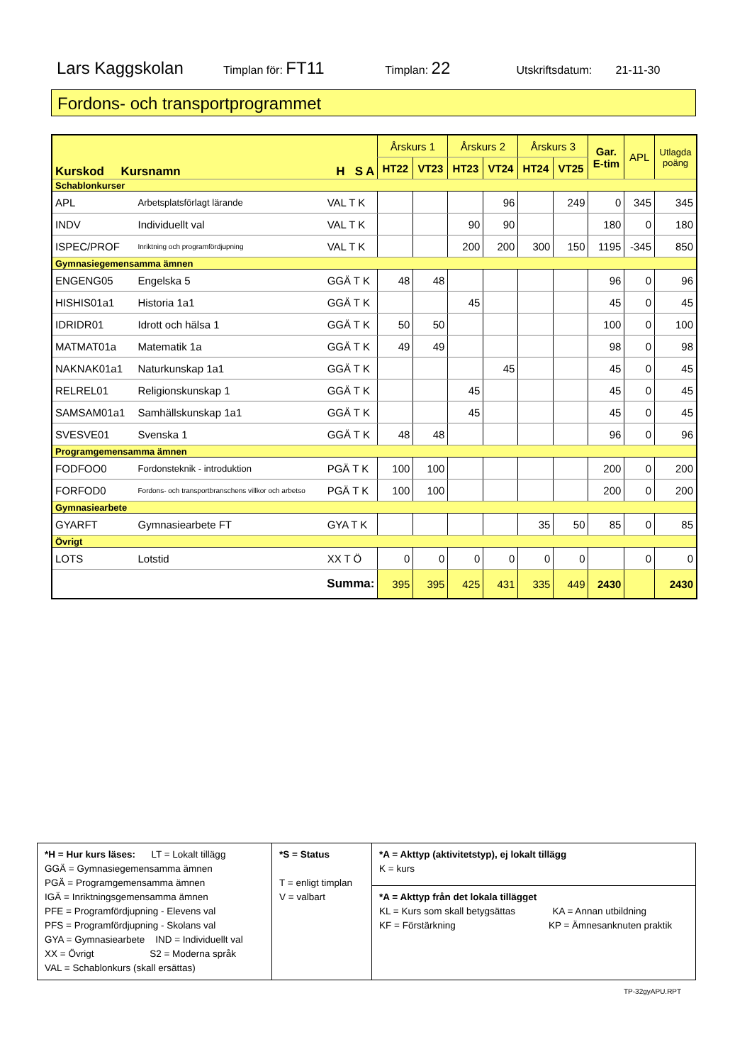Lars Kaggskolan Timplan för: FT11 Timplan: 22 Utskriftsdatum: 21-11-30
Fordons- och transportprogrammet
| Kurskod Kursnamn | | H S A | Årskurs 1 | | Årskurs 2 | | Årskurs 3 | | Gar. E-tim | APL | Utlagda poäng |
| --- | --- | --- | --- | --- | --- | --- | --- | --- | --- | --- | --- |
| | | | HT22 | VT23 | HT23 | VT24 | HT24 | VT25 | | | |
| Schablonkurser | | | | | | | | | | | |
| APL | Arbetsplatsförlagt lärande | VAL T K | | | | 96 | | 249 | 0 | 345 | 345 |
| INDV | Individuellt val | VAL T K | | | 90 | 90 | | | 180 | 0 | 180 |
| ISPEC/PROF | Inriktning och programfördjupning | VAL T K | | | 200 | 200 | 300 | 150 | 1195 | -345 | 850 |
| Gymnasiegemensamma ämnen | | | | | | | | | | | |
| ENGENG05 | Engelska 5 | GGÄ T K | 48 | 48 | | | | | 96 | 0 | 96 |
| HISHIS01a1 | Historia 1a1 | GGÄ T K | | | 45 | | | | 45 | 0 | 45 |
| IDRIDR01 | Idrott och hälsa 1 | GGÄ T K | 50 | 50 | | | | | 100 | 0 | 100 |
| MATMAT01a | Matematik 1a | GGÄ T K | 49 | 49 | | | | | 98 | 0 | 98 |
| NAKNAK01a1 | Naturkunskap 1a1 | GGÄ T K | | | | 45 | | | 45 | 0 | 45 |
| RELREL01 | Religionskunskap 1 | GGÄ T K | | | 45 | | | | 45 | 0 | 45 |
| SAMSAM01a1 | Samhällskunskap 1a1 | GGÄ T K | | | 45 | | | | 45 | 0 | 45 |
| SVESVE01 | Svenska 1 | GGÄ T K | 48 | 48 | | | | | 96 | 0 | 96 |
| Programgemensamma ämnen | | | | | | | | | | | |
| FODFOO0 | Fordonsteknik - introduktion | PGÄ T K | 100 | 100 | | | | | 200 | 0 | 200 |
| FORFOD0 | Fordons- och transportbranschens villkor och arbetso | PGÄ T K | 100 | 100 | | | | | 200 | 0 | 200 |
| Gymnasiearbete | | | | | | | | | | | |
| GYARFT | Gymnasiearbete FT | GYA T K | | | | | 35 | 50 | 85 | 0 | 85 |
| Övrigt | | | | | | | | | | | |
| LOTS | Lotstid | XX T Ö | 0 | 0 | 0 | 0 | 0 | 0 | | 0 | 0 |
| Summa: | | | 395 | 395 | 425 | 431 | 335 | 449 | 2430 | | 2430 |
| *H = Hur kurs läses: LT = Lokalt tillägg GGÄ = Gymnasiegemensamma ämnen PGÄ = Programgemensamma ämnen IGÄ = Inriktningsgemensamma ämnen PFE = Programfördjupning - Elevens val PFS = Programfördjupning - Skolans val GYA = Gymnasiearbete IND = Individuellt val XX = Övrigt S2 = Moderna språk VAL = Schablonkurs (skall ersättas) | *S = Status T = enligt timplan V = valbart | *A = Akttyp (aktivitetstyp), ej lokalt tillägg K = kurs |
| | | *A = Akttyp från det lokala tillägget KL = Kurs som skall betygsättas KA = Annan utbildning KF = Förstärkning KP = Ämnesanknuten praktik |
TP-32gyAPU.RPT